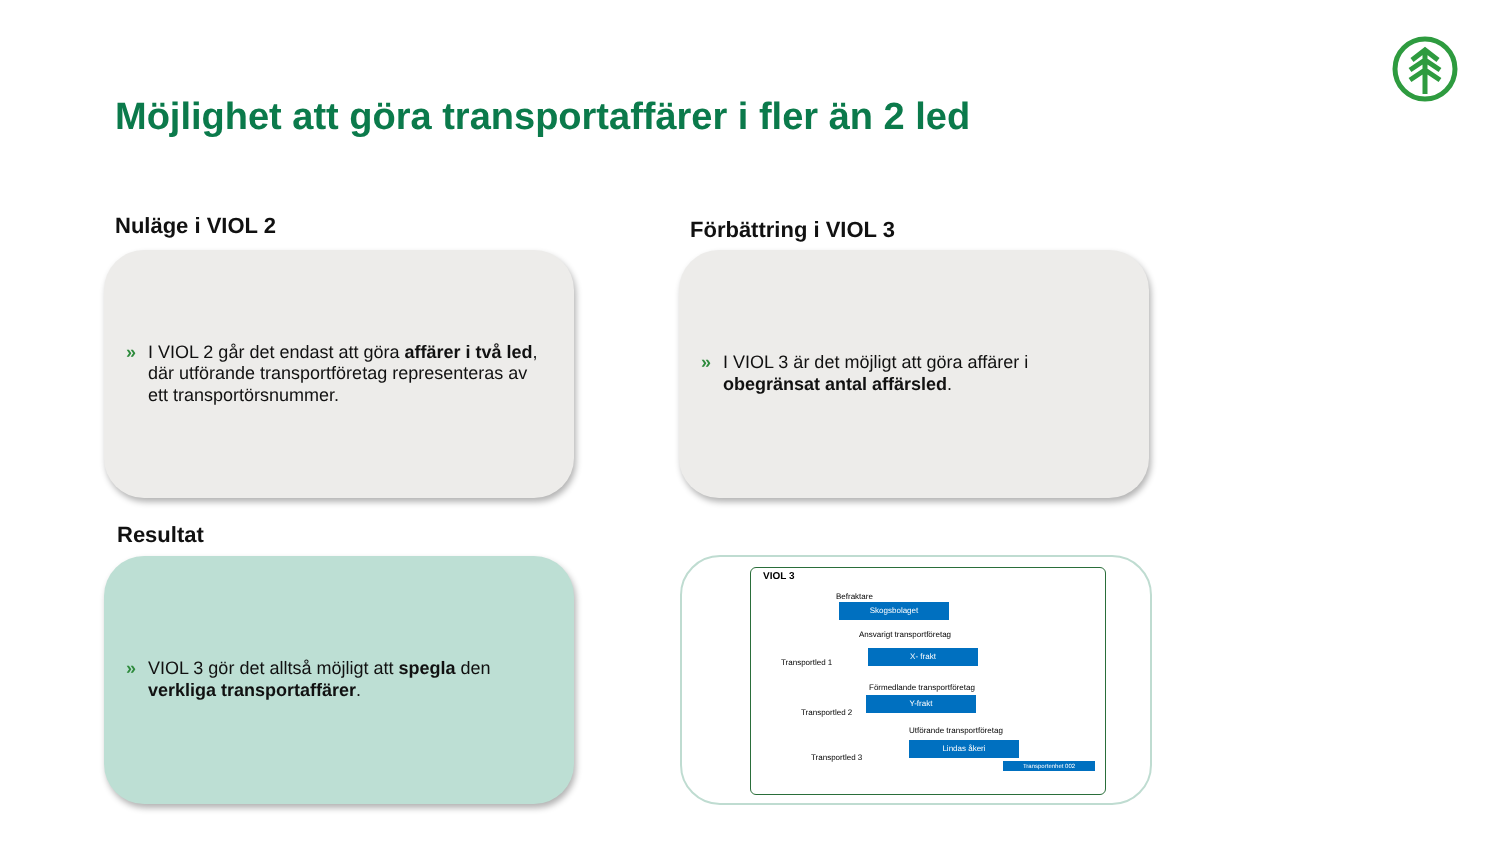Möjlighet att göra transportaffärer i fler än 2 led
Nuläge i VIOL 2 Förbättring i VIOL 3
» I VIOL 2 går det endast att göra affärer i två led, där utförande transportföretag representeras av ett transportörsnummer.
» I VIOL 3 är det möjligt att göra affärer i obegränsat antal affärsled.
Resultat
» VIOL 3 gör det alltså möjligt att spegla den verkliga transportaffärer.
VIOL 3
Befraktare
Skogsbolaget
Ansvarigt transportföretag
X- frakt
Förmedlande transportföretag
Y-frakt
Utförande transportföretag
Lindas åkeri
Transportenhet 002
Transportled 1
Transportled 2
Transportled 3